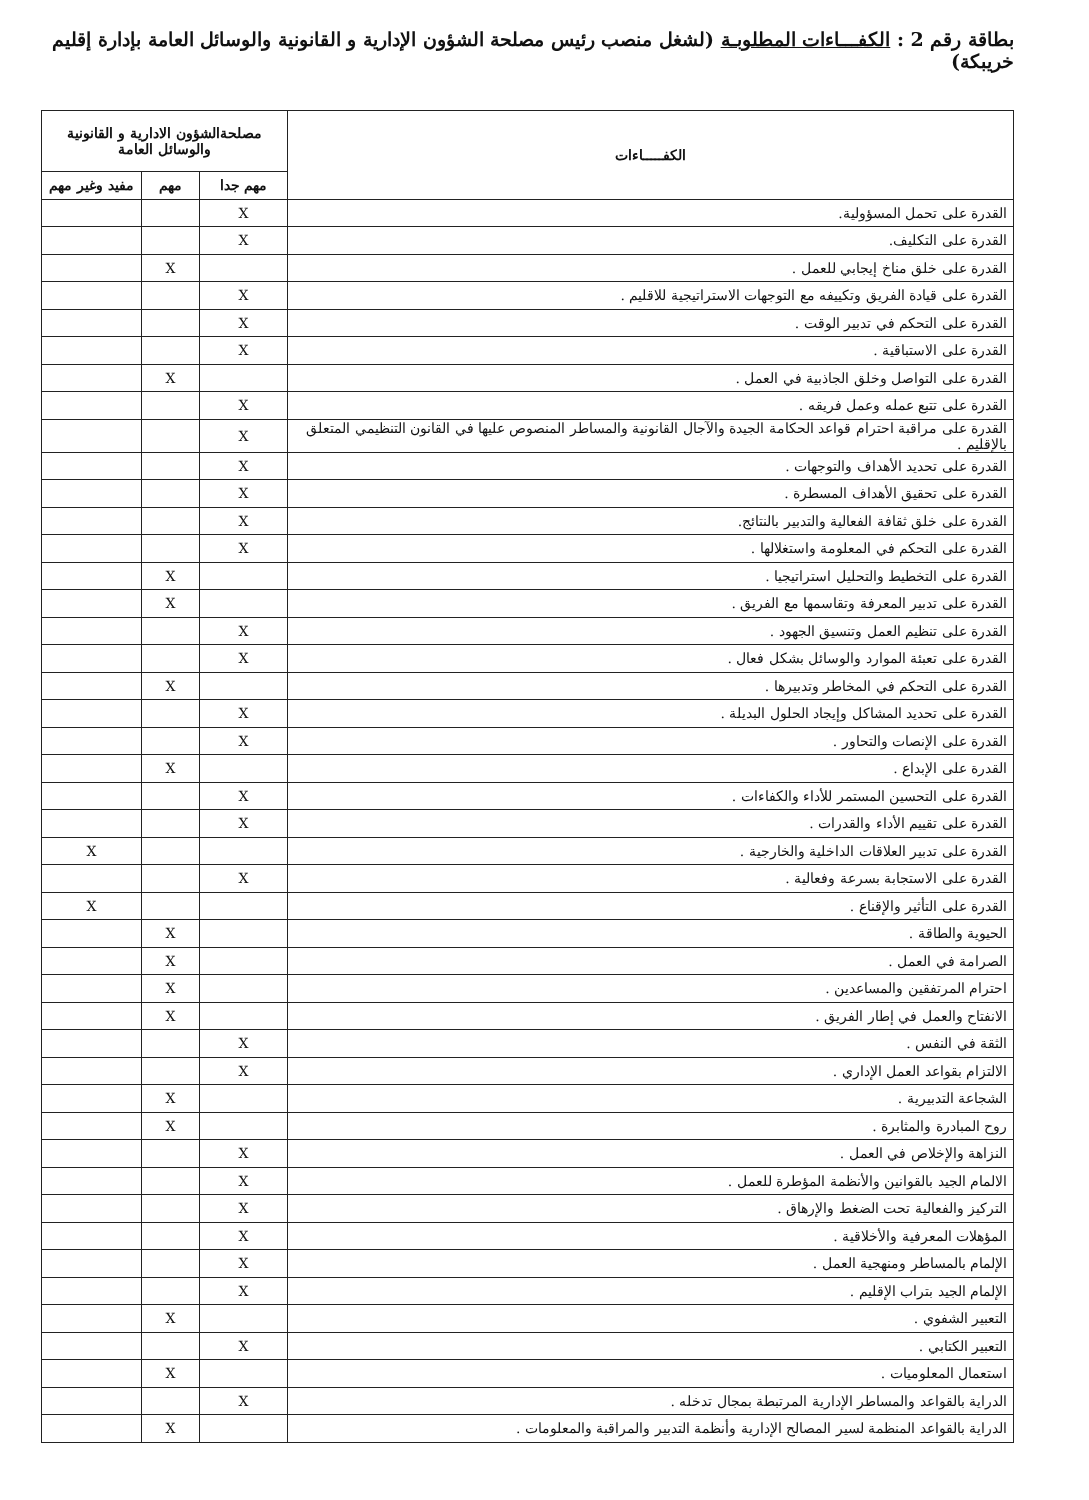بطاقة رقم 2 : الكفـــاءات المطلوبـة (لشغل منصب رئيس مصلحة الشؤون الإدارية و القانونية والوسائل العامة بإدارة إقليم خريبكة)
| الكفـــــاءات | مصلحةالشؤون الادارية و القانونية والوسائل العامة | | |
| --- | --- | --- | --- |
| | مهم جدا | مهم | مفيد وغير مهم |
| القدرة على تحمل المسؤولية. | X | | |
| القدرة على التكليف. | X | | |
| القدرة على خلق مناخ إيجابي للعمل . | | X | |
| القدرة على قيادة الفريق وتكييفه مع التوجهات الاستراتيجية للاقليم . | X | | |
| القدرة على التحكم في تدبير الوقت . | X | | |
| القدرة على الاستباقية . | X | | |
| القدرة على التواصل وخلق الجاذبية في العمل . | | X | |
| القدرة على تتبع عمله وعمل فريقه . | X | | |
| القدرة على مراقبة احترام قواعد الحكامة الجيدة والآجال القانونية والمساطر المنصوص عليها في القانون التنظيمي المتعلق بالإقليم . | X | | |
| القدرة على تحديد الأهداف والتوجهات . | X | | |
| القدرة على تحقيق الأهداف المسطرة . | X | | |
| القدرة على خلق ثقافة الفعالية والتدبير بالنتائج. | X | | |
| القدرة على التحكم في المعلومة واستغلالها . | X | | |
| القدرة على التخطيط والتحليل استراتيجيا . | | X | |
| القدرة على تدبير المعرفة وتقاسمها مع الفريق . | | X | |
| القدرة على تنظيم العمل وتنسيق الجهود . | X | | |
| القدرة على تعبئة الموارد والوسائل بشكل فعال . | X | | |
| القدرة على التحكم في المخاطر وتدبيرها . | | X | |
| القدرة على تحديد المشاكل وإيجاد الحلول البديلة . | X | | |
| القدرة على الإنصات والتحاور . | X | | |
| القدرة على الإبداع . | | X | |
| القدرة على التحسين المستمر للأداء والكفاءات . | X | | |
| القدرة على تقييم الأداء والقدرات . | X | | |
| القدرة على تدبير العلاقات الداخلية والخارجية . | | | X |
| القدرة على الاستجابة بسرعة وفعالية . | X | | |
| القدرة على التأثير والإقناع . | | | X |
| الحيوية والطاقة . | | X | |
| الصرامة في العمل . | | X | |
| احترام المرتفقين والمساعدين . | | X | |
| الانفتاح والعمل في إطار الفريق . | | X | |
| الثقة في النفس . | X | | |
| الالتزام بقواعد العمل الإداري . | X | | |
| الشجاعة التدبيرية . | | X | |
| روح المبادرة والمثابرة . | | X | |
| النزاهة والإخلاص في العمل . | X | | |
| الالمام الجيد بالقوانين والأنظمة المؤطرة للعمل . | X | | |
| التركيز والفعالية تحت الضغط والإرهاق . | X | | |
| المؤهلات المعرفية والأخلاقية . | X | | |
| الإلمام بالمساطر ومنهجية العمل . | X | | |
| الإلمام الجيد بتراب الإقليم . | X | | |
| التعبير الشفوي . | | X | |
| التعبير الكتابي . | X | | |
| استعمال المعلوميات . | | X | |
| الدراية بالقواعد والمساطر الإدارية المرتبطة بمجال تدخله . | X | | |
| الدراية بالقواعد المنظمة لسير المصالح الإدارية وأنظمة التدبير والمراقبة والمعلومات . | | X | |